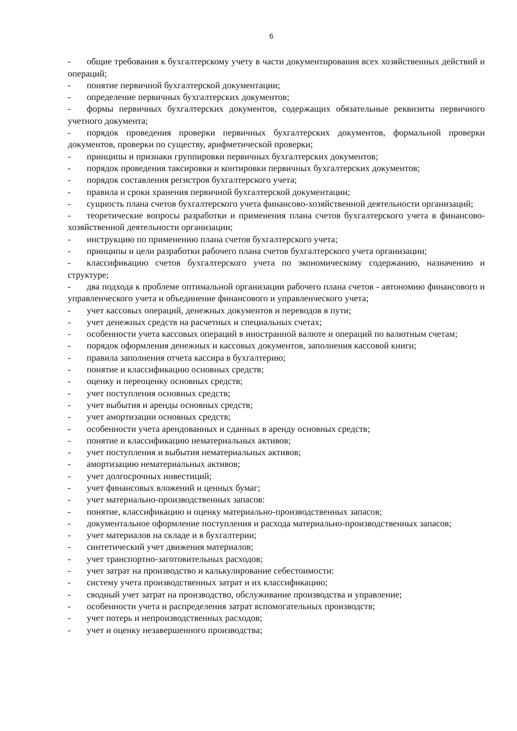6
- общие требования к бухгалтерскому учету в части документирования всех хозяйственных действий и операций;
- понятие первичной бухгалтерской документации;
- определение первичных бухгалтерских документов;
- формы первичных бухгалтерских документов, содержащих обязательные реквизиты первичного учетного документа;
- порядок проведения проверки первичных бухгалтерских документов, формальной проверки документов, проверки по существу, арифметической проверки;
- принципы и признаки группировки первичных бухгалтерских документов;
- порядок проведения таксировки и контировки первичных бухгалтерских документов;
- порядок составления регистров бухгалтерского учета;
- правила и сроки хранения первичной бухгалтерской документации;
- сущность плана счетов бухгалтерского учета финансово-хозяйственной деятельности организаций;
- теоретические вопросы разработки и применения плана счетов бухгалтерского учета в финансово-хозяйственной деятельности организации;
- инструкцию по применению плана счетов бухгалтерского учета;
- принципы и цели разработки рабочего плана счетов бухгалтерского учета организации;
- классификацию счетов бухгалтерского учета по экономическому содержанию, назначению и структуре;
- два подхода к проблеме оптимальной организации рабочего плана счетов - автономию финансового и управленческого учета и объединение финансового и управленческого учета;
- учет кассовых операций, денежных документов и переводов в пути;
- учет денежных средств на расчетных и специальных счетах;
- особенности учета кассовых операций в иностранной валюте и операций по валютным счетам;
- порядок оформления денежных и кассовых документов, заполнения кассовой книги;
- правила заполнения отчета кассира в бухгалтерию;
- понятие и классификацию основных средств;
- оценку и переоценку основных средств;
- учет поступления основных средств;
- учет выбытия и аренды основных средств;
- учет амортизации основных средств;
- особенности учета арендованных и сданных в аренду основных средств;
- понятие и классификацию нематериальных активов;
- учет поступления и выбытия нематериальных активов;
- амортизацию нематериальных активов;
- учет долгосрочных инвестиций;
- учет финансовых вложений и ценных бумаг;
- учет материально-производственных запасов:
- понятие, классификацию и оценку материально-производственных запасов;
- документальное оформление поступления и расхода материально-производственных запасов;
- учет материалов на складе и в бухгалтерии;
- синтетический учет движения материалов;
- учет транспортно-заготовительных расходов;
- учет затрат на производство и калькулирование себестоимости:
- систему учета производственных затрат и их классификацию;
- сводный учет затрат на производство, обслуживание производства и управление;
- особенности учета и распределения затрат вспомогательных производств;
- учет потерь и непроизводственных расходов;
- учет и оценку незавершенного производства;